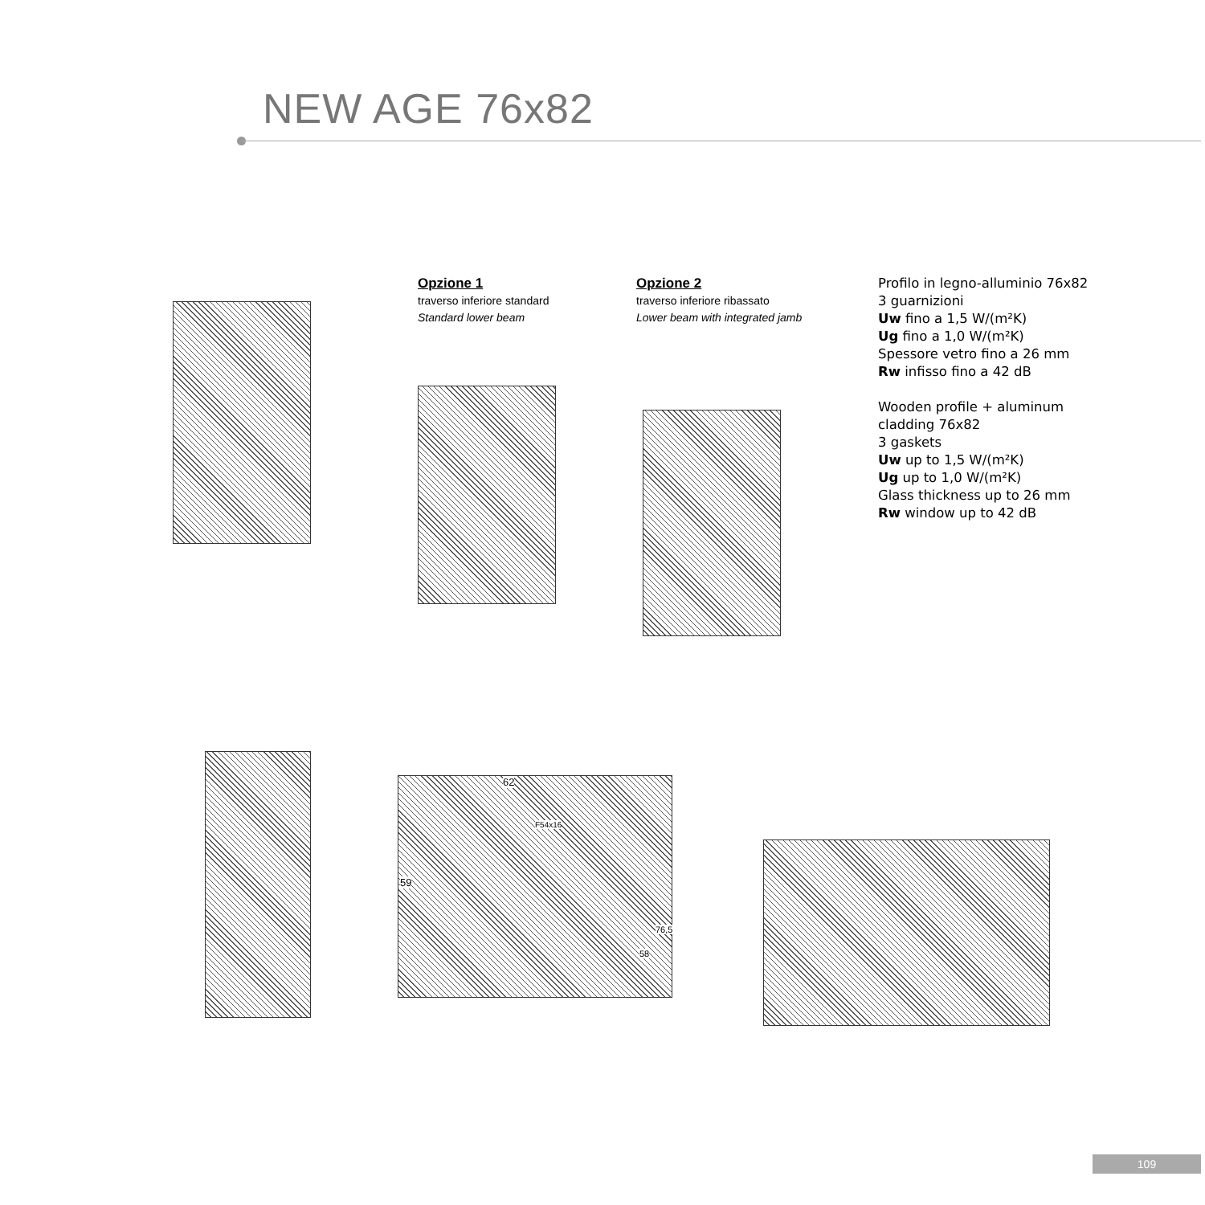NEW AGE 76x82
Opzione 1
traverso inferiore standard
Standard lower beam
Opzione 2
traverso inferiore ribassato
Lower beam with integrated jamb
Profilo in legno-alluminio 76x82
3 guarnizioni
Uw fino a 1,5 W/(m²K)
Ug fino a 1,0 W/(m²K)
Spessore vetro fino a 26 mm
Rw infisso fino a 42 dB
Wooden profile + aluminum
cladding 76x82
3 gaskets
Uw up to 1,5 W/(m²K)
Ug up to 1,0 W/(m²K)
Glass thickness up to 26 mm
Rw window up to 42 dB
62
F54x16
59
58
76,5
109